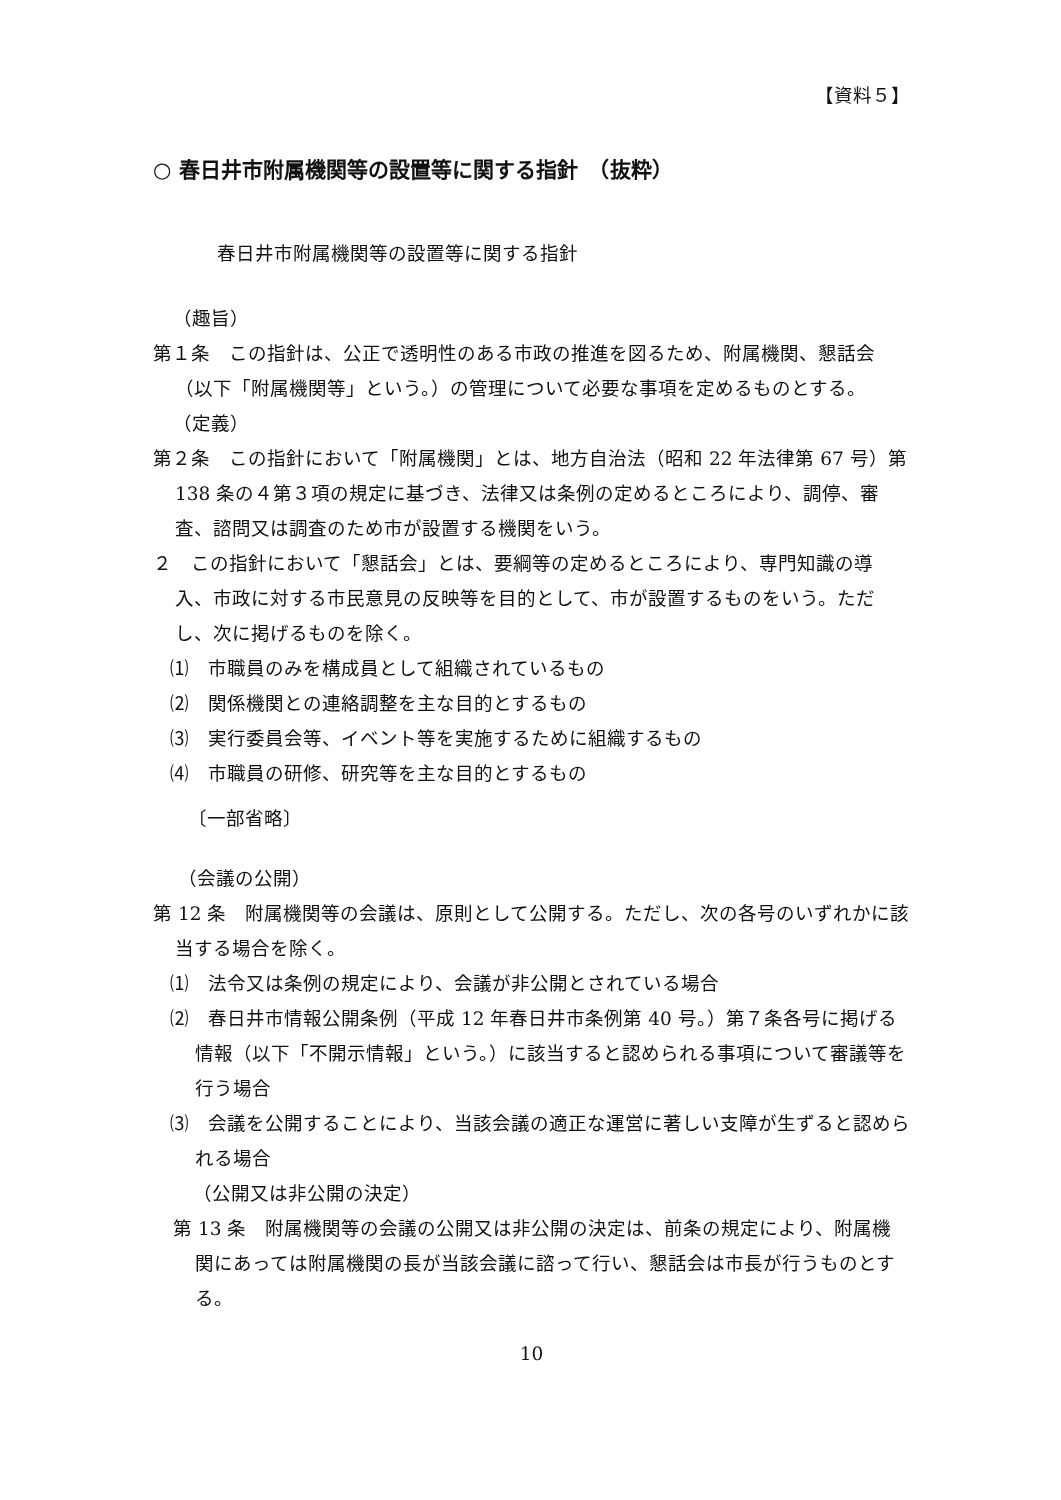【資料５】
○ 春日井市附属機関等の設置等に関する指針　（抜粋）
春日井市附属機関等の設置等に関する指針
（趣旨）
第１条　この指針は、公正で透明性のある市政の推進を図るため、附属機関、懇話会（以下「附属機関等」という。）の管理について必要な事項を定めるものとする。
（定義）
第２条　この指針において「附属機関」とは、地方自治法（昭和 22 年法律第 67 号）第 138 条の４第３項の規定に基づき、法律又は条例の定めるところにより、調停、審査、諮問又は調査のため市が設置する機関をいう。
２　この指針において「懇話会」とは、要綱等の定めるところにより、専門知識の導入、市政に対する市民意見の反映等を目的として、市が設置するものをいう。ただし、次に掲げるものを除く。
⑴　市職員のみを構成員として組織されているもの
⑵　関係機関との連絡調整を主な目的とするもの
⑶　実行委員会等、イベント等を実施するために組織するもの
⑷　市職員の研修、研究等を主な目的とするもの
〔一部省略〕
（会議の公開）
第 12 条　附属機関等の会議は、原則として公開する。ただし、次の各号のいずれかに該当する場合を除く。
⑴　法令又は条例の規定により、会議が非公開とされている場合
⑵　春日井市情報公開条例（平成 12 年春日井市条例第 40 号。）第７条各号に掲げる情報（以下「不開示情報」という。）に該当すると認められる事項について審議等を行う場合
⑶　会議を公開することにより、当該会議の適正な運営に著しい支障が生ずると認められる場合
（公開又は非公開の決定）
第 13 条　附属機関等の会議の公開又は非公開の決定は、前条の規定により、附属機関にあっては附属機関の長が当該会議に諮って行い、懇話会は市長が行うものとする。
10